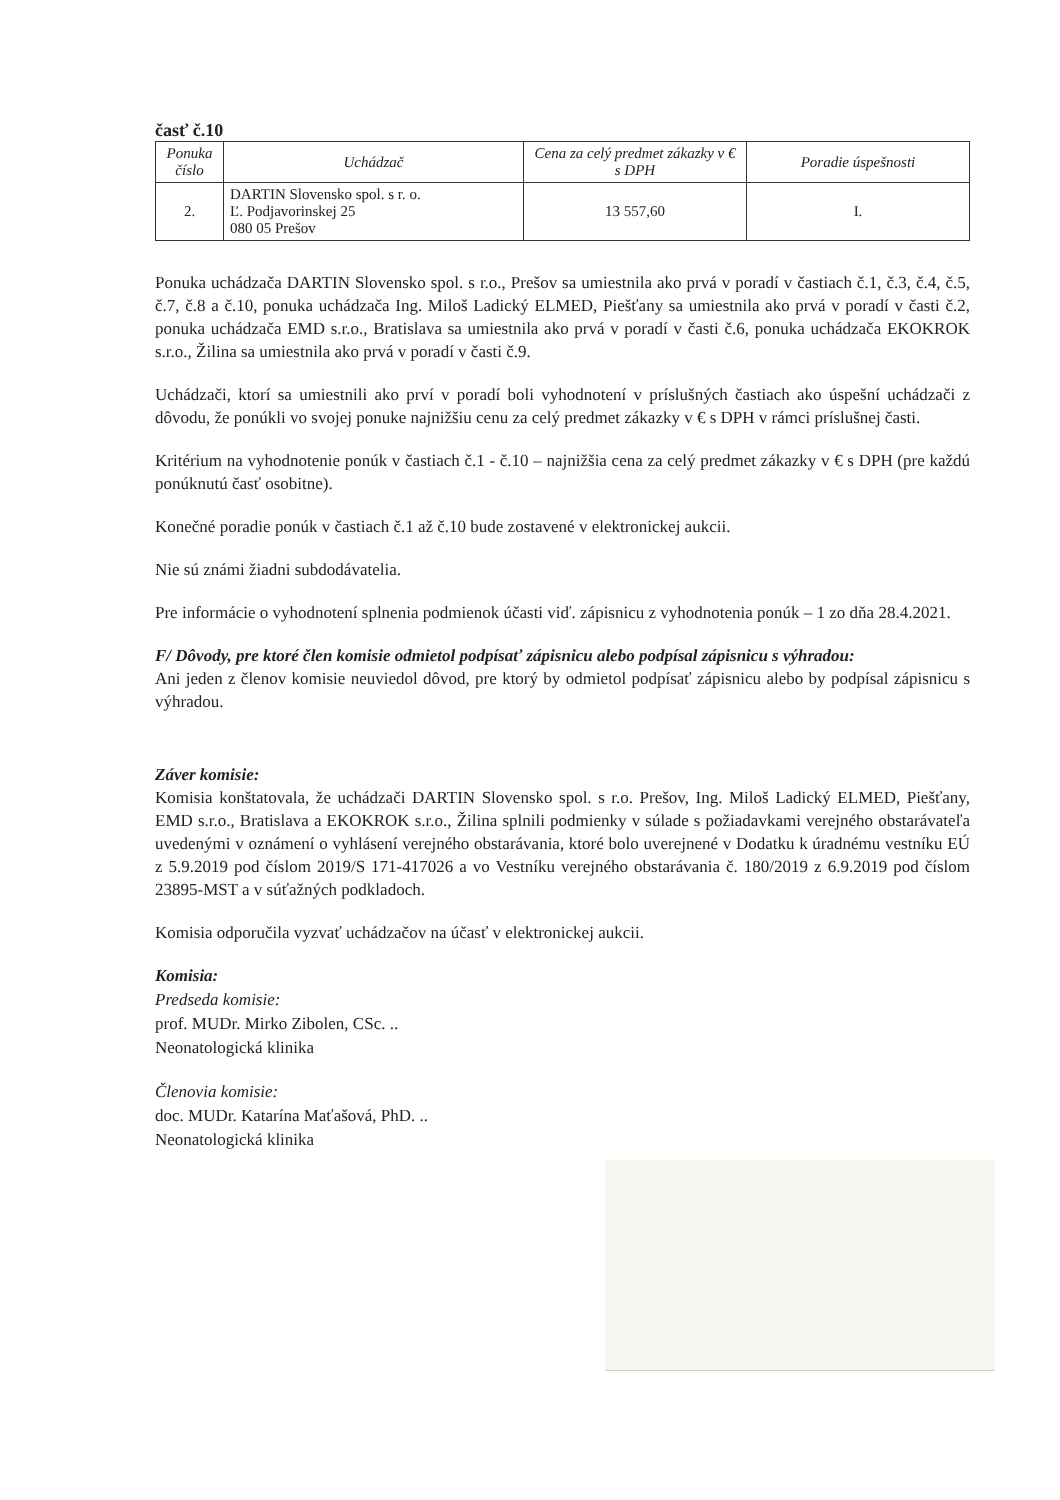časť č.10
| Ponuka číslo | Uchádzač | Cena za celý predmet zákazky v € s DPH | Poradie úspešnosti |
| --- | --- | --- | --- |
| 2. | DARTIN Slovensko spol. s r. o. Ľ. Podjavorinskej 25 080 05 Prešov | 13 557,60 | I. |
Ponuka uchádzača DARTIN Slovensko spol. s r.o., Prešov sa umiestnila ako prvá v poradí v častiach č.1, č.3, č.4, č.5, č.7, č.8 a č.10, ponuka uchádzača Ing. Miloš Ladický ELMED, Piešťany sa umiestnila ako prvá v poradí v časti č.2, ponuka uchádzača EMD s.r.o., Bratislava sa umiestnila ako prvá v poradí v časti č.6, ponuka uchádzača EKOKROK s.r.o., Žilina sa umiestnila ako prvá v poradí v časti č.9.
Uchádzači, ktorí sa umiestnili ako prví v poradí boli vyhodnotení v príslušných častiach ako úspešní uchádzači z dôvodu, že ponúkli vo svojej ponuke najnižšiu cenu za celý predmet zákazky v € s DPH v rámci príslušnej časti.
Kritérium na vyhodnotenie ponúk v častiach č.1 - č.10 – najnižšia cena za celý predmet zákazky v € s DPH (pre každú ponúknutú časť osobitne).
Konečné poradie ponúk v častiach č.1 až č.10 bude zostavené v elektronickej aukcii.
Nie sú známi žiadni subdodávatelia.
Pre informácie o vyhodnotení splnenia podmienok účasti viď. zápisnicu z vyhodnotenia ponúk – 1 zo dňa 28.4.2021.
F/ Dôvody, pre ktoré člen komisie odmietol podpísať zápisnicu alebo podpísal zápisnicu s výhradou:
Ani jeden z členov komisie neuviedol dôvod, pre ktorý by odmietol podpísať zápisnicu alebo by podpísal zápisnicu s výhradou.
Záver komisie:
Komisia konštatovala, že uchádzači DARTIN Slovensko spol. s r.o. Prešov, Ing. Miloš Ladický ELMED, Piešťany, EMD s.r.o., Bratislava a EKOKROK s.r.o., Žilina splnili podmienky v súlade s požiadavkami verejného obstarávateľa uvedenými v oznámení o vyhlásení verejného obstarávania, ktoré bolo uverejnené v Dodatku k úradnému vestníku EÚ z 5.9.2019 pod číslom 2019/S 171-417026 a vo Vestníku verejného obstarávania č. 180/2019 z 6.9.2019 pod číslom 23895-MST a v súťažných podkladoch.
Komisia odporučila vyzvať uchádzačov na účasť v elektronickej aukcii.
Komisia:
Predseda komisie:
prof. MUDr. Mirko Zibolen, CSc. ..
Neonatologická klinika
Členovia komisie:
doc. MUDr. Katarína Maťašová, PhD. ..
Neonatologická klinika